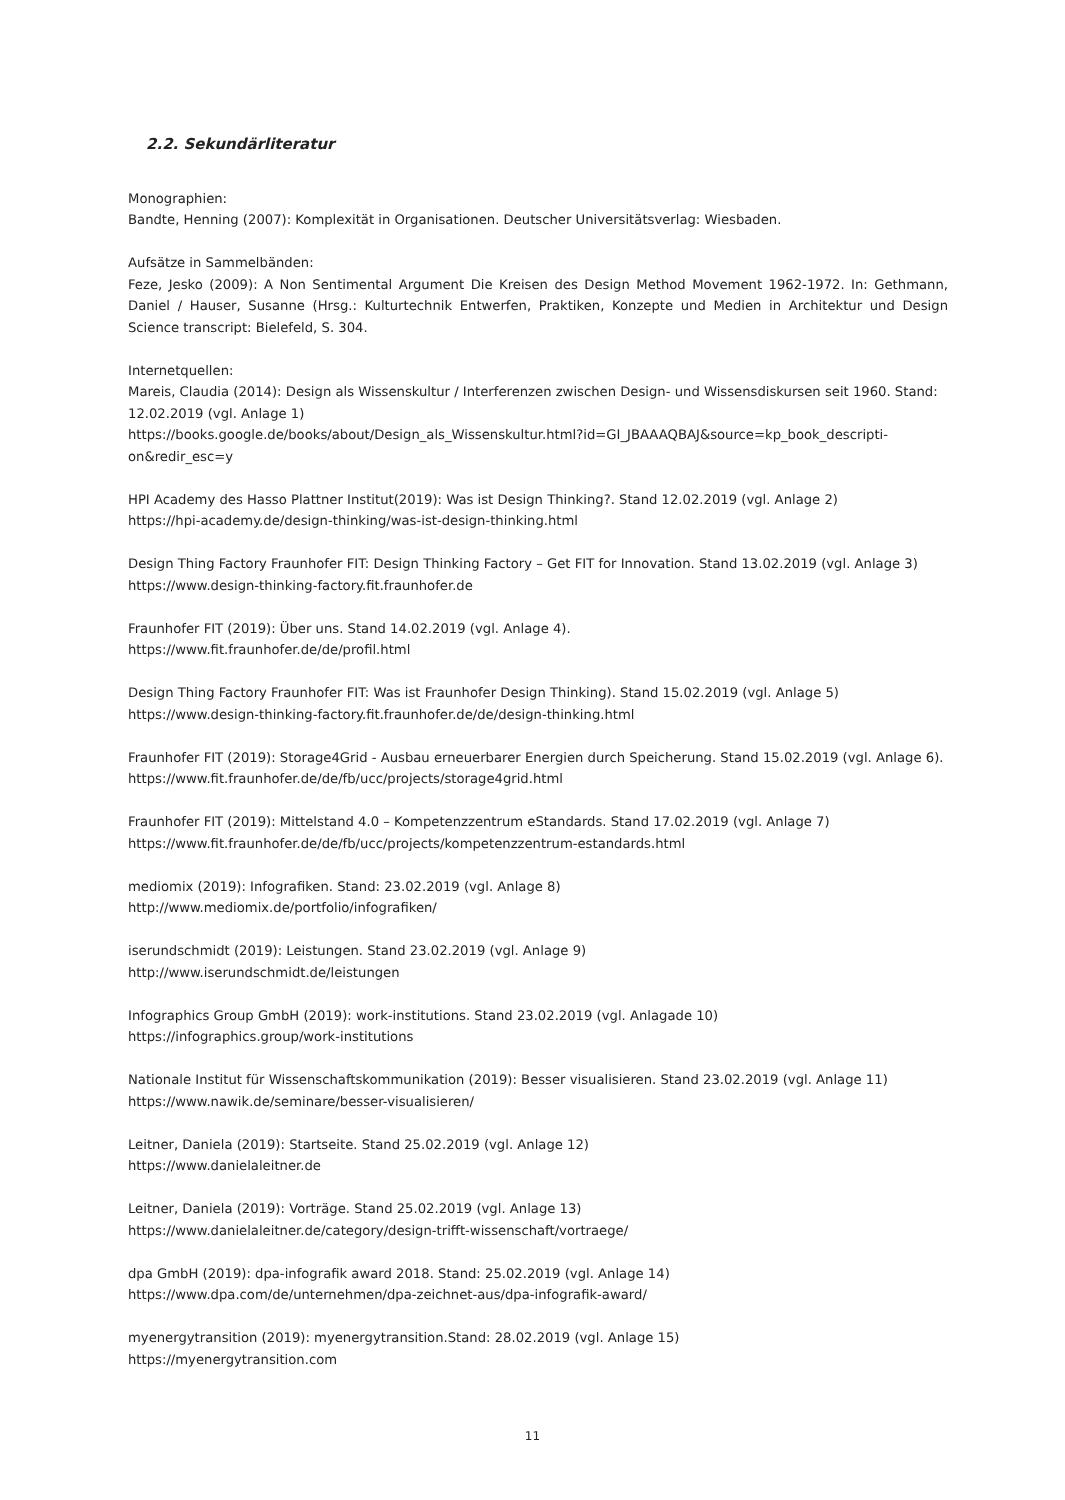2.2. Sekundärliteratur
Monographien:
Bandte, Henning (2007): Komplexität in Organisationen. Deutscher Universitätsverlag: Wiesbaden.
Aufsätze in Sammelbänden:
Feze, Jesko (2009): A Non Sentimental Argument Die Kreisen des Design Method Movement 1962-1972. In: Gethmann, Daniel / Hauser, Susanne (Hrsg.: Kulturtechnik Entwerfen, Praktiken, Konzepte und Medien in Architektur und Design Science transcript: Bielefeld, S. 304.
Internetquellen:
Mareis, Claudia (2014): Design als Wissenskultur / Interferenzen zwischen Design- und Wissensdiskursen seit 1960. Stand: 12.02.2019 (vgl. Anlage 1)
https://books.google.de/books/about/Design_als_Wissenskultur.html?id=GI_JBAAAQBAJ&source=kp_book_descripti-on&redir_esc=y
HPI Academy des Hasso Plattner Institut(2019): Was ist Design Thinking?. Stand 12.02.2019 (vgl. Anlage 2)
https://hpi-academy.de/design-thinking/was-ist-design-thinking.html
Design Thing Factory Fraunhofer FIT: Design Thinking Factory – Get FIT for Innovation. Stand 13.02.2019 (vgl. Anlage 3)
https://www.design-thinking-factory.fit.fraunhofer.de
Fraunhofer FIT (2019): Über uns. Stand 14.02.2019 (vgl. Anlage 4).
https://www.fit.fraunhofer.de/de/profil.html
Design Thing Factory Fraunhofer FIT: Was ist Fraunhofer Design Thinking). Stand 15.02.2019 (vgl. Anlage 5)
https://www.design-thinking-factory.fit.fraunhofer.de/de/design-thinking.html
Fraunhofer FIT (2019): Storage4Grid - Ausbau erneuerbarer Energien durch Speicherung. Stand 15.02.2019 (vgl. Anlage 6).
https://www.fit.fraunhofer.de/de/fb/ucc/projects/storage4grid.html
Fraunhofer FIT (2019): Mittelstand 4.0 – Kompetenzzentrum eStandards. Stand 17.02.2019 (vgl. Anlage 7)
https://www.fit.fraunhofer.de/de/fb/ucc/projects/kompetenzzentrum-estandards.html
mediomix (2019): Infografiken. Stand: 23.02.2019 (vgl. Anlage 8)
http://www.mediomix.de/portfolio/infografiken/
iserundschmidt (2019): Leistungen. Stand 23.02.2019 (vgl. Anlage 9)
http://www.iserundschmidt.de/leistungen
Infographics Group GmbH (2019): work-institutions. Stand 23.02.2019 (vgl. Anlagade 10)
https://infographics.group/work-institutions
Nationale Institut für Wissenschaftskommunikation (2019): Besser visualisieren. Stand 23.02.2019 (vgl. Anlage 11)
https://www.nawik.de/seminare/besser-visualisieren/
Leitner, Daniela (2019): Startseite. Stand 25.02.2019 (vgl. Anlage 12)
https://www.danielaleitner.de
Leitner, Daniela (2019): Vorträge. Stand 25.02.2019 (vgl. Anlage 13)
https://www.danielaleitner.de/category/design-trifft-wissenschaft/vortraege/
dpa GmbH (2019): dpa-infografik award 2018. Stand: 25.02.2019 (vgl. Anlage 14)
https://www.dpa.com/de/unternehmen/dpa-zeichnet-aus/dpa-infografik-award/
myenergytransition (2019): myenergytransition.Stand: 28.02.2019 (vgl. Anlage 15)
https://myenergytransition.com
11